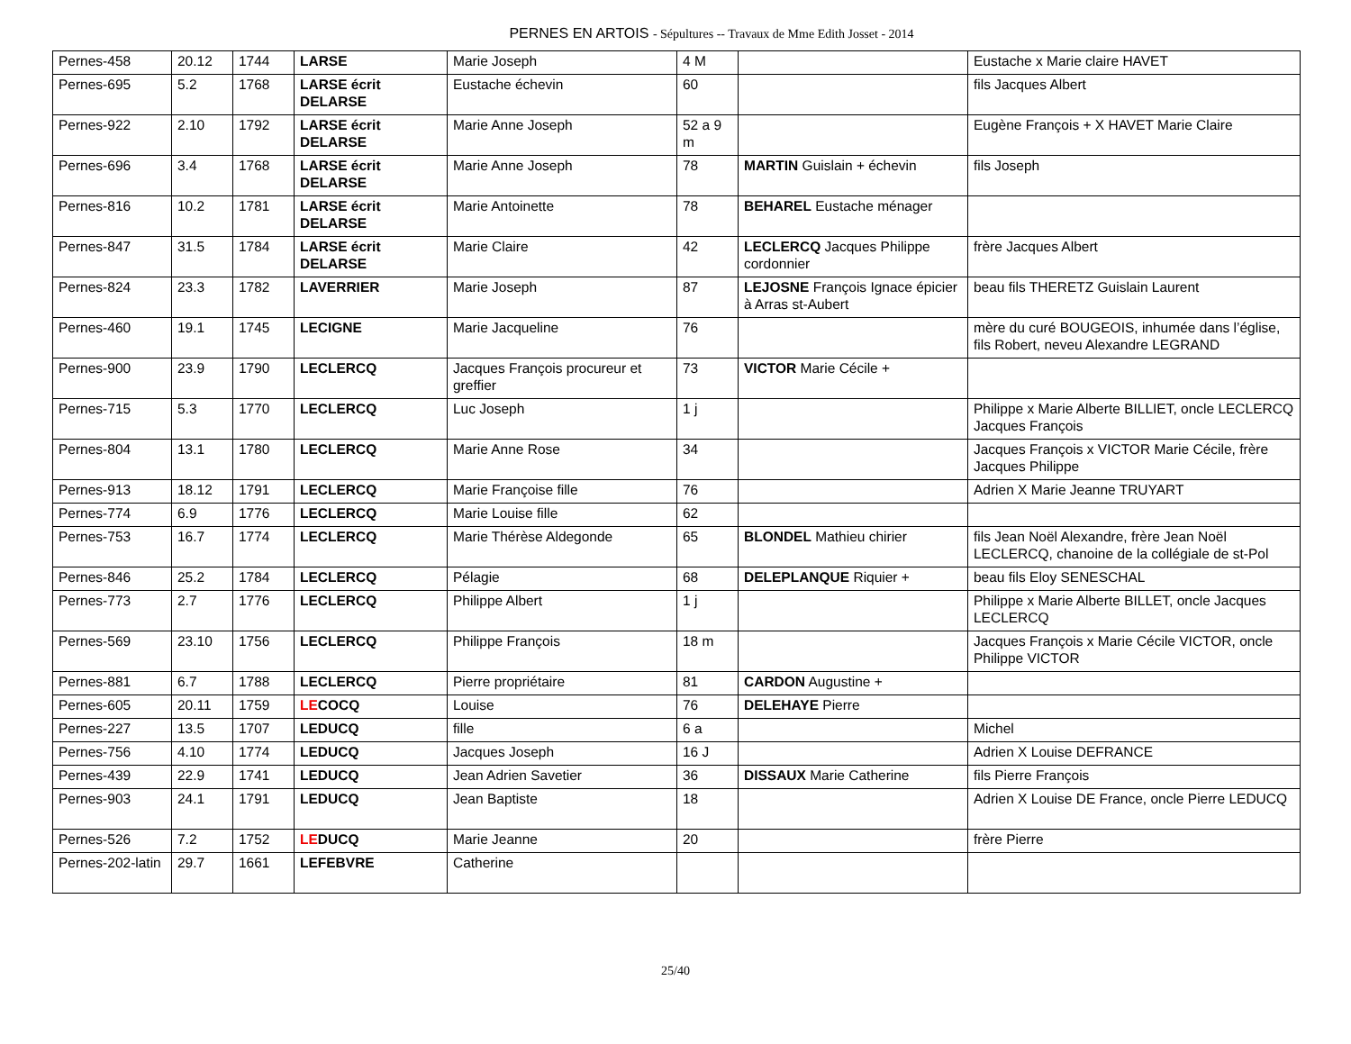PERNES EN ARTOIS - Sépultures -- Travaux de Mme Edith Josset - 2014
| Pernes-458 | 20.12 | 1744 | LARSE | Marie Joseph | 4 M | | Eustache x Marie claire HAVET |
| Pernes-695 | 5.2 | 1768 | LARSE écrit DELARSE | Eustache échevin | 60 | | fils Jacques Albert |
| Pernes-922 | 2.10 | 1792 | LARSE écrit DELARSE | Marie Anne Joseph | 52 a 9 m | | Eugène François + X HAVET Marie Claire |
| Pernes-696 | 3.4 | 1768 | LARSE écrit DELARSE | Marie Anne Joseph | 78 | MARTIN Guislain + échevin | fils Joseph |
| Pernes-816 | 10.2 | 1781 | LARSE écrit DELARSE | Marie Antoinette | 78 | BEHAREL Eustache ménager | |
| Pernes-847 | 31.5 | 1784 | LARSE écrit DELARSE | Marie Claire | 42 | LECLERCQ Jacques Philippe cordonnier | frère Jacques Albert |
| Pernes-824 | 23.3 | 1782 | LAVERRIER | Marie Joseph | 87 | LEJOSNE François Ignace épicier à Arras st-Aubert | beau fils THERETZ Guislain Laurent |
| Pernes-460 | 19.1 | 1745 | LECIGNE | Marie Jacqueline | 76 | | mère du curé BOUGEOIS, inhumée dans l’église, fils Robert, neveu Alexandre LEGRAND |
| Pernes-900 | 23.9 | 1790 | LECLERCQ | Jacques François procureur et greffier | 73 | VICTOR Marie Cécile + | |
| Pernes-715 | 5.3 | 1770 | LECLERCQ | Luc Joseph | 1 j | | Philippe x Marie Alberte BILLIET, oncle LECLERCQ Jacques François |
| Pernes-804 | 13.1 | 1780 | LECLERCQ | Marie Anne Rose | 34 | | Jacques François x VICTOR Marie Cécile, frère Jacques Philippe |
| Pernes-913 | 18.12 | 1791 | LECLERCQ | Marie Françoise fille | 76 | | Adrien X Marie Jeanne TRUYART |
| Pernes-774 | 6.9 | 1776 | LECLERCQ | Marie Louise fille | 62 | | |
| Pernes-753 | 16.7 | 1774 | LECLERCQ | Marie Thérèse Aldegonde | 65 | BLONDEL Mathieu chirier | fils Jean Noël Alexandre, frère Jean Noël LECLERCQ, chanoine de la collégiale de st-Pol |
| Pernes-846 | 25.2 | 1784 | LECLERCQ | Pélagie | 68 | DELEPLANQUE Riquier + | beau fils Eloy SENESCHAL |
| Pernes-773 | 2.7 | 1776 | LECLERCQ | Philippe Albert | 1 j | | Philippe x Marie Alberte BILLET, oncle Jacques LECLERCQ |
| Pernes-569 | 23.10 | 1756 | LECLERCQ | Philippe François | 18 m | | Jacques François x Marie Cécile VICTOR, oncle Philippe VICTOR |
| Pernes-881 | 6.7 | 1788 | LECLERCQ | Pierre propriétaire | 81 | CARDON Augustine + | |
| Pernes-605 | 20.11 | 1759 | LE COCQ | Louise | 76 | DELEHAYE Pierre | |
| Pernes-227 | 13.5 | 1707 | LEDUCQ | fille | 6 a | | Michel |
| Pernes-756 | 4.10 | 1774 | LEDUCQ | Jacques Joseph | 16 J | | Adrien X Louise DEFRANCE |
| Pernes-439 | 22.9 | 1741 | LEDUCQ | Jean Adrien Savetier | 36 | DISSAUX Marie Catherine | fils Pierre François |
| Pernes-903 | 24.1 | 1791 | LEDUCQ | Jean Baptiste | 18 | | Adrien X Louise DE France, oncle Pierre LEDUCQ |
| Pernes-526 | 7.2 | 1752 | LE DUCQ | Marie Jeanne | 20 | | frère Pierre |
| Pernes-202-latin | 29.7 | 1661 | LEFEBVRE | Catherine | | | |
25/40